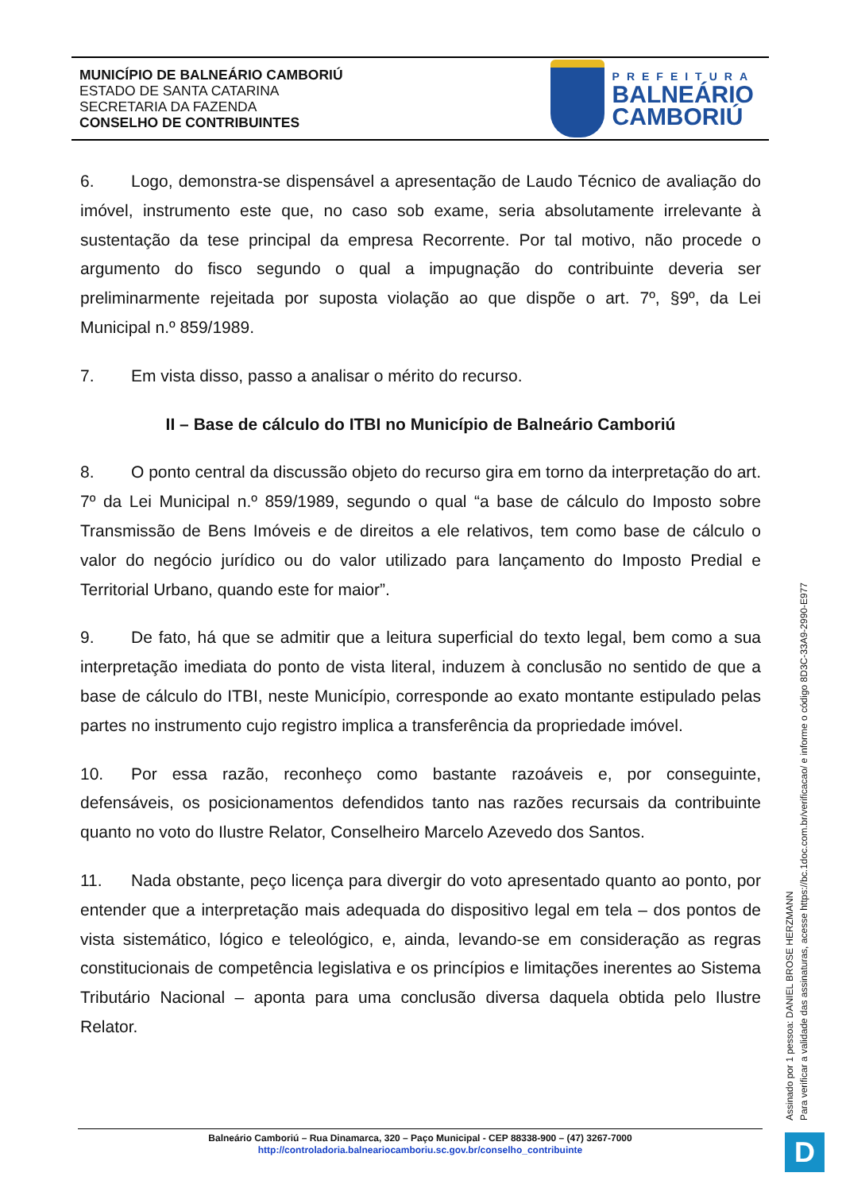MUNICÍPIO DE BALNEÁRIO CAMBORIÚ
ESTADO DE SANTA CATARINA
SECRETARIA DA FAZENDA
CONSELHO DE CONTRIBUINTES
PREFEITURA
BALNEÁRIO
CAMBORIÚ
6. Logo, demonstra-se dispensável a apresentação de Laudo Técnico de avaliação do imóvel, instrumento este que, no caso sob exame, seria absolutamente irrelevante à sustentação da tese principal da empresa Recorrente. Por tal motivo, não procede o argumento do fisco segundo o qual a impugnação do contribuinte deveria ser preliminarmente rejeitada por suposta violação ao que dispõe o art. 7º, §9º, da Lei Municipal n.º 859/1989.
7. Em vista disso, passo a analisar o mérito do recurso.
II – Base de cálculo do ITBI no Município de Balneário Camboriú
8. O ponto central da discussão objeto do recurso gira em torno da interpretação do art. 7º da Lei Municipal n.º 859/1989, segundo o qual “a base de cálculo do Imposto sobre Transmissão de Bens Imóveis e de direitos a ele relativos, tem como base de cálculo o valor do negócio jurídico ou do valor utilizado para lançamento do Imposto Predial e Territorial Urbano, quando este for maior”.
9. De fato, há que se admitir que a leitura superficial do texto legal, bem como a sua interpretação imediata do ponto de vista literal, induzem à conclusão no sentido de que a base de cálculo do ITBI, neste Município, corresponde ao exato montante estipulado pelas partes no instrumento cujo registro implica a transferência da propriedade imóvel.
10. Por essa razão, reconheço como bastante razoáveis e, por conseguinte, defensáveis, os posicionamentos defendidos tanto nas razões recursais da contribuinte quanto no voto do Ilustre Relator, Conselheiro Marcelo Azevedo dos Santos.
11. Nada obstante, peço licença para divergir do voto apresentado quanto ao ponto, por entender que a interpretação mais adequada do dispositivo legal em tela – dos pontos de vista sistemático, lógico e teleológico, e, ainda, levando-se em consideração as regras constitucionais de competência legislativa e os princípios e limitações inerentes ao Sistema Tributário Nacional – aponta para uma conclusão diversa daquela obtida pelo Ilustre Relator.
Assinado por 1 pessoa: DANIEL BROSE HERZMANN
Para verificar a validade das assinaturas, acesse https://bc.1doc.com.br/verificacao/ e informe o código 8D3C-33A9-2990-E977
Balneário Camboriú – Rua Dinamarca, 320 – Paço Municipal - CEP 88338-900 – (47) 3267-7000
http://controladoria.balneariocamboriu.sc.gov.br/conselho_contribuinte
D